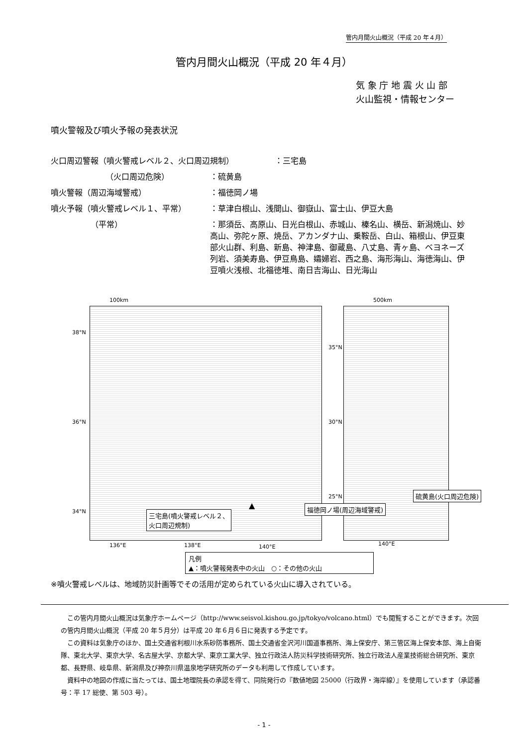管内月間火山概況（平成 20 年４月）
管内月間火山概況（平成 20 年４月）
気 象 庁 地 震 火 山 部
火山監視・情報センター
噴火警報及び噴火予報の発表状況
火口周辺警報（噴火警戒レベル２、火口周辺規制） ：三宅島
（火口周辺危険） ：硫黄島
噴火警報（周辺海域警戒） ：福徳岡ノ場
噴火予報（噴火警戒レベル１、平常） ：草津白根山、浅間山、御嶽山、富士山、伊豆大島
（平常） ：那須岳、高原山、日光白根山、赤城山、榛名山、横岳、新潟焼山、妙高山、弥陀ヶ原、焼岳、アカンダナ山、乗鞍岳、白山、箱根山、伊豆東部火山群、利島、新島、神津島、御蔵島、八丈島、青ヶ島、ベヨネーズ列岩、須美寿島、伊豆鳥島、孀婦岩、西之島、海形海山、海徳海山、伊豆噴火浅根、北福徳堆、南日吉海山、日光海山
100km 500km
38°N
36°N
34°N
35°N
30°N
25°N
136°E 138°E 140°E 140°E
三宅島(噴火警戒レベル２、
火口周辺規制)
▲ 福徳岡ノ場(周辺海域警戒)
硫黄島(火口周辺危険)
凡例
▲：噴火警報発表中の火山　○：その他の火山
※噴火警戒レベルは、地域防災計画等でその活用が定められている火山に導入されている。
この管内月間火山概況は気象庁ホームページ（http://www.seisvol.kishou.go.jp/tokyo/volcano.html）でも閲覧することができます。次回の管内月間火山概況（平成 20 年５月分）は平成 20 年６月６日に発表する予定です。
この資料は気象庁のほか、国土交通省利根川水系砂防事務所、国土交通省金沢河川国道事務所、海上保安庁、第三管区海上保安本部、海上自衛隊、東北大学、東京大学、名古屋大学、京都大学、東京工業大学、独立行政法人防災科学技術研究所、独立行政法人産業技術総合研究所、東京都、長野県、岐阜県、新潟県及び神奈川県温泉地学研究所のデータも利用して作成しています。
資料中の地図の作成に当たっては、国土地理院長の承認を得て、同院発行の『数値地図 25000（行政界・海岸線）』を使用しています（承認番号：平 17 総使、第 503 号）。
- 1 -